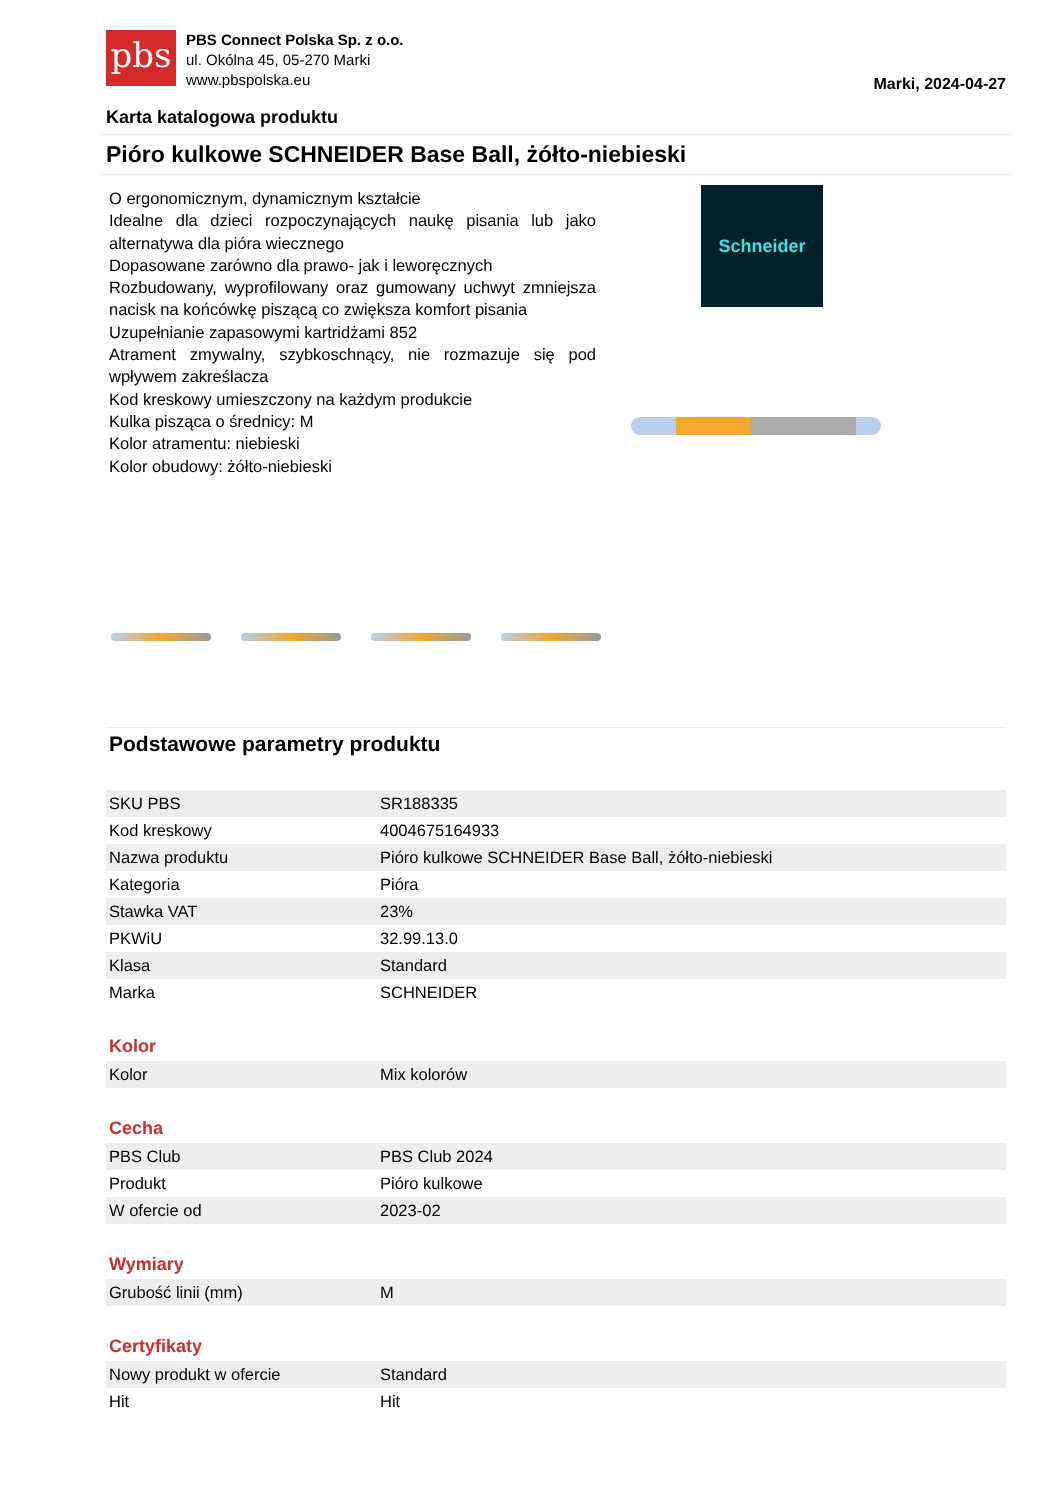pbs
PBS Connect Polska Sp. z o.o.
ul. Okólna 45, 05-270 Marki
www.pbspolska.eu
Marki, 2024-04-27
Karta katalogowa produktu
Pióro kulkowe SCHNEIDER Base Ball, żółto-niebieski
O ergonomicznym, dynamicznym kształcie
Idealne dla dzieci rozpoczynających naukę pisania lub jako alternatywa dla pióra wiecznego
Dopasowane zarówno dla prawo- jak i leworęcznych
Rozbudowany, wyprofilowany oraz gumowany uchwyt zmniejsza nacisk na końcówkę piszącą co zwiększa komfort pisania
Uzupełnianie zapasowymi kartridżami 852
Atrament zmywalny, szybkoschnący, nie rozmazuje się pod wpływem zakreślacza
Kod kreskowy umieszczony na każdym produkcie
Kulka pisząca o średnicy: M
Kolor atramentu: niebieski
Kolor obudowy: żółto-niebieski
Schneider
Podstawowe parametry produktu
| SKU PBS | SR188335 |
| Kod kreskowy | 4004675164933 |
| Nazwa produktu | Pióro kulkowe SCHNEIDER Base Ball, żółto-niebieski |
| Kategoria | Pióra |
| Stawka VAT | 23% |
| PKWiU | 32.99.13.0 |
| Klasa | Standard |
| Marka | SCHNEIDER |
Kolor
| Kolor | Mix kolorów |
Cecha
| PBS Club | PBS Club 2024 |
| Produkt | Pióro kulkowe |
| W ofercie od | 2023-02 |
Wymiary
| Grubość linii (mm) | M |
Certyfikaty
| Nowy produkt w ofercie | Standard |
| Hit | Hit |